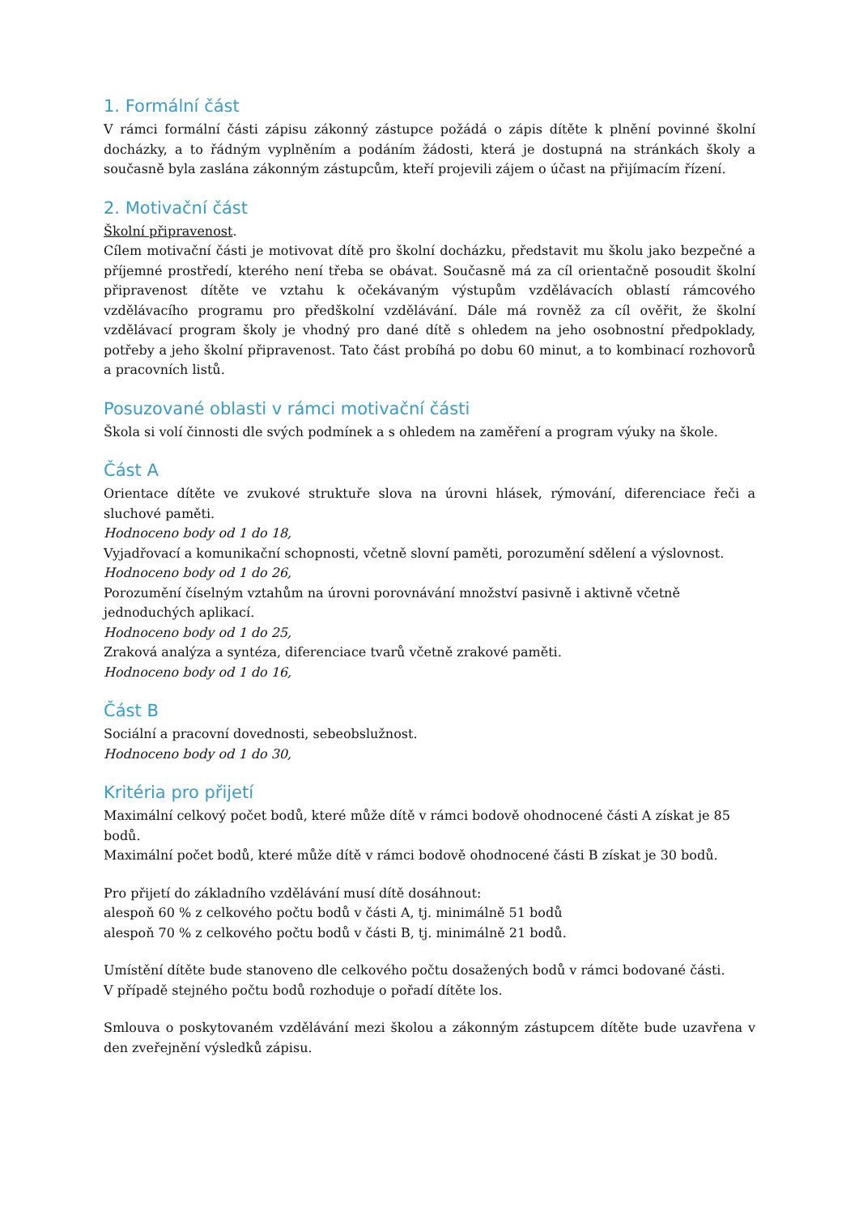1. Formální část
V rámci formální části zápisu zákonný zástupce požádá o zápis dítěte k plnění povinné školní docházky, a to řádným vyplněním a podáním žádosti, která je dostupná na stránkách školy a současně byla zaslána zákonným zástupcům, kteří projevili zájem o účast na přijímacím řízení.
2. Motivační část
Školní připravenost.
Cílem motivační části je motivovat dítě pro školní docházku, představit mu školu jako bezpečné a příjemné prostředí, kterého není třeba se obávat. Současně má za cíl orientačně posoudit školní připravenost dítěte ve vztahu k očekávaným výstupům vzdělávacích oblastí rámcového vzdělávacího programu pro předškolní vzdělávání. Dále má rovněž za cíl ověřit, že školní vzdělávací program školy je vhodný pro dané dítě s ohledem na jeho osobnostní předpoklady, potřeby a jeho školní připravenost. Tato část probíhá po dobu 60 minut, a to kombinací rozhovorů a pracovních listů.
Posuzované oblasti v rámci motivační části
Škola si volí činnosti dle svých podmínek a s ohledem na zaměření a program výuky na škole.
Část A
Orientace dítěte ve zvukové struktuře slova na úrovni hlásek, rýmování, diferenciace řeči a sluchové paměti.
Hodnoceno body od 1 do 18,
Vyjadřovací a komunikační schopnosti, včetně slovní paměti, porozumění sdělení a výslovnost.
Hodnoceno body od 1 do 26,
Porozumění číselným vztahům na úrovni porovnávání množství pasivně i aktivně včetně jednoduchých aplikací.
Hodnoceno body od 1 do 25,
Zraková analýza a syntéza, diferenciace tvarů včetně zrakové paměti.
Hodnoceno body od 1 do 16,
Část B
Sociální a pracovní dovednosti, sebeobslužnost.
Hodnoceno body od 1 do 30,
Kritéria pro přijetí
Maximální celkový počet bodů, které může dítě v rámci bodově ohodnocené části A získat je 85 bodů.
Maximální počet bodů, které může dítě v rámci bodově ohodnocené části B získat je 30 bodů.
Pro přijetí do základního vzdělávání musí dítě dosáhnout:
alespoň 60 % z celkového počtu bodů v části A, tj. minimálně 51 bodů
alespoň 70 % z celkového počtu bodů v části B, tj. minimálně 21 bodů.
Umístění dítěte bude stanoveno dle celkového počtu dosažených bodů v rámci bodované části.
V případě stejného počtu bodů rozhoduje o pořadí dítěte los.
Smlouva o poskytovaném vzdělávání mezi školou a zákonným zástupcem dítěte bude uzavřena v den zveřejnění výsledků zápisu.